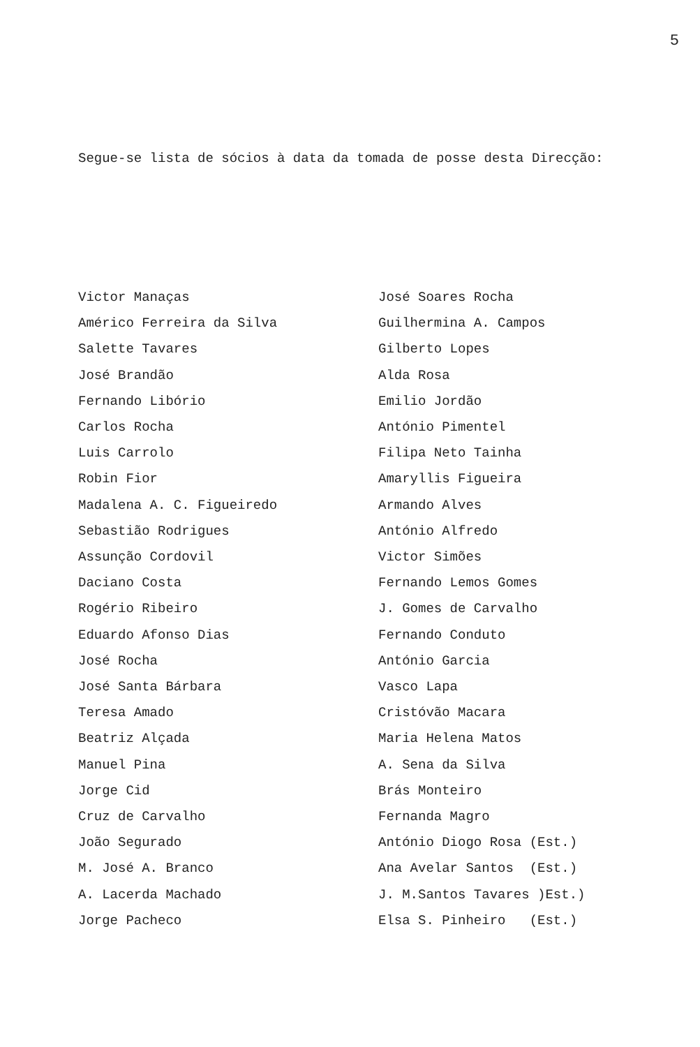5
Segue-se lista de sócios à data da tomada de posse desta Direcção:
Victor Manaças
Américo Ferreira da Silva
Salette Tavares
José Brandão
Fernando Libório
Carlos Rocha
Luis Carrolo
Robin Fior
Madalena A. C. Figueiredo
Sebastião Rodrigues
Assunção Cordovil
Daciano Costa
Rogério Ribeiro
Eduardo Afonso Dias
José Rocha
José Santa Bárbara
Teresa Amado
Beatriz Alçada
Manuel Pina
Jorge Cid
Cruz de Carvalho
João Segurado
M. José A. Branco
A. Lacerda Machado
Jorge Pacheco
José Soares Rocha
Guilhermina A. Campos
Gilberto Lopes
Alda Rosa
Emilio Jordão
António Pimentel
Filipa Neto Tainha
Amaryllis Figueira
Armando Alves
António Alfredo
Victor Simões
Fernando Lemos Gomes
J. Gomes de Carvalho
Fernando Conduto
António Garcia
Vasco Lapa
Cristóvão Macara
Maria Helena Matos
A. Sena da Silva
Brás Monteiro
Fernanda Magro
António Diogo Rosa (Est.)
Ana Avelar Santos (Est.)
J. M.Santos Tavares )Est.)
Elsa S. Pinheiro (Est.)